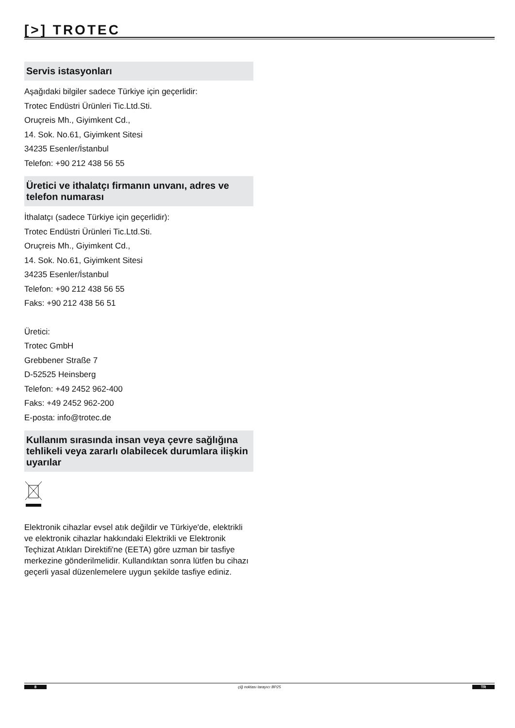[>] TROTEC
Servis istasyonları
Aşağıdaki bilgiler sadece Türkiye için geçerlidir:
Trotec Endüstri Ürünleri Tic.Ltd.Sti.
Oruçreis Mh., Giyimkent Cd.,
14. Sok. No.61, Giyimkent Sitesi
34235 Esenler/İstanbul
Telefon: +90 212 438 56 55
Üretici ve ithalatçı firmanın unvanı, adres ve telefon numarası
İthalatçı (sadece Türkiye için geçerlidir):
Trotec Endüstri Ürünleri Tic.Ltd.Sti.
Oruçreis Mh., Giyimkent Cd.,
14. Sok. No.61, Giyimkent Sitesi
34235 Esenler/İstanbul
Telefon: +90 212 438 56 55
Faks: +90 212 438 56 51
Üretici:
Trotec GmbH
Grebbener Straße 7
D-52525 Heinsberg
Telefon: +49 2452 962-400
Faks: +49 2452 962-200
E-posta: info@trotec.de
Kullanım sırasında insan veya çevre sağlığına tehlikeli veya zararlı olabilecek durumlara ilişkin uyarılar
Elektronik cihazlar evsel atık değildir ve Türkiye'de, elektrikli ve elektronik cihazlar hakkındaki Elektrikli ve Elektronik Teçhizat Atıkları Direktifi'ne (EETA) göre uzman bir tasfiye merkezine gönderilmelidir. Kullandıktan sonra lütfen bu cihazı geçerli yasal düzenlemelere uygun şekilde tasfiye ediniz.
8 çiğ noktası tarayıcı BP25 TR